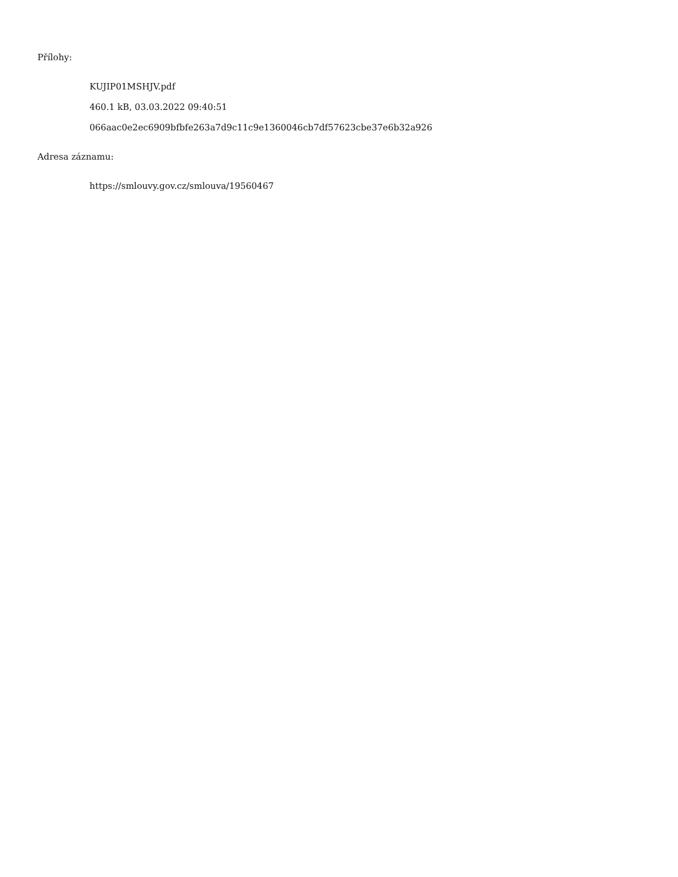Přílohy:
KUJIP01MSHJV.pdf
460.1 kB, 03.03.2022 09:40:51
066aac0e2ec6909bfbfe263a7d9c11c9e1360046cb7df57623cbe37e6b32a926
Adresa záznamu:
https://smlouvy.gov.cz/smlouva/19560467